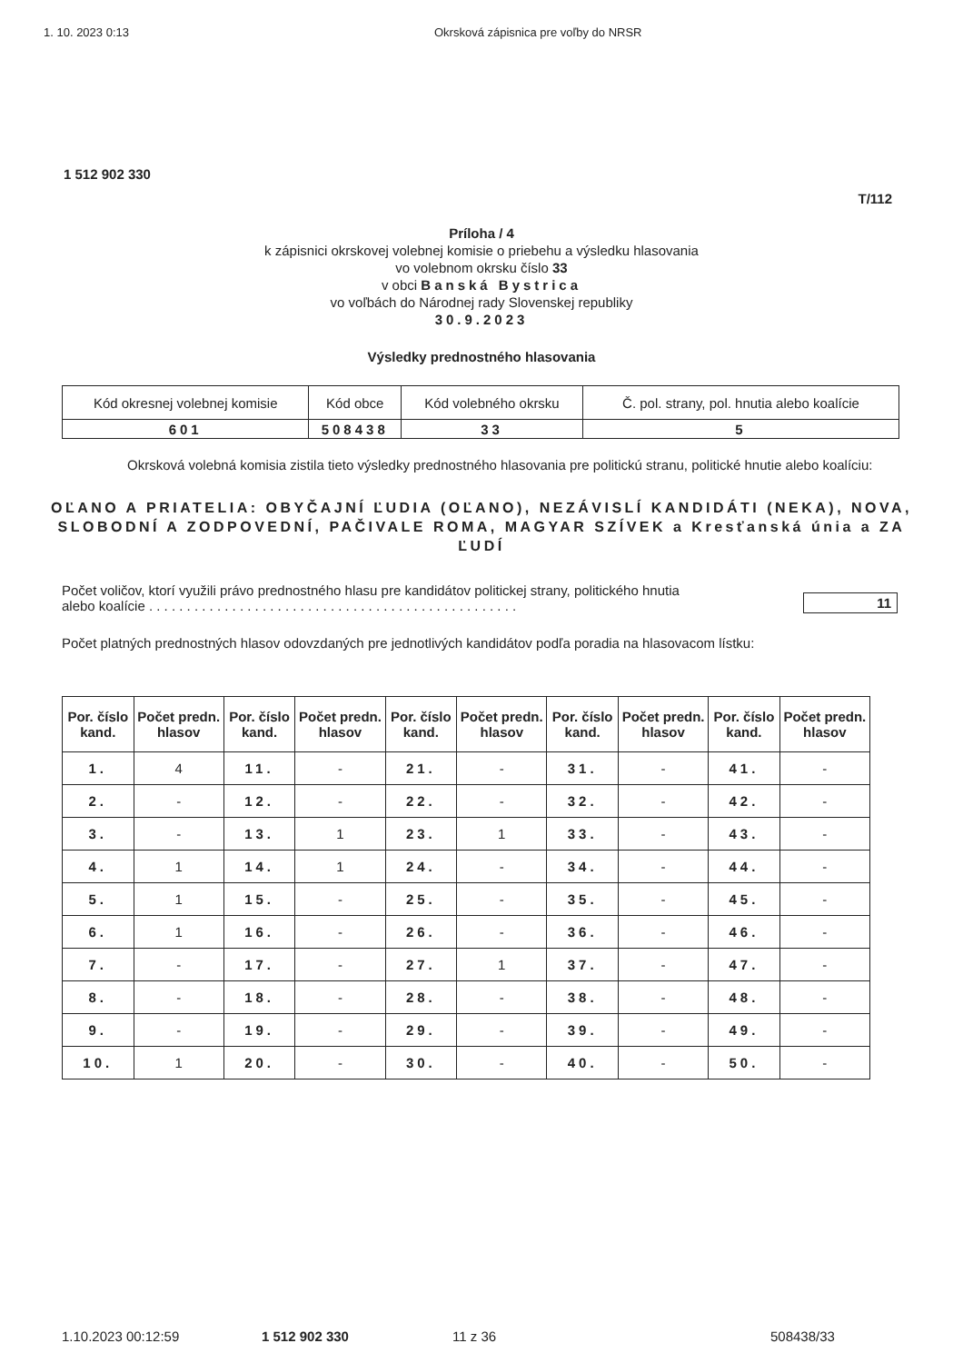1. 10. 2023 0:13 Okrsková zápisnica pre voľby do NRSR
1 512 902 330
T/112
Príloha / 4
k zápisnici okrskovej volebnej komisie o priebehu a výsledku hlasovania
vo volebnom okrsku číslo 33
v obci Banská Bystrica
vo voľbách do Národnej rady Slovenskej republiky
30.9.2023
Výsledky prednostného hlasovania
| Kód okresnej volebnej komisie | Kód obce | Kód volebného okrsku | Č. pol. strany, pol. hnutia alebo koalície |
| 601 | 508438 | 33 | 5 |
Okrsková volebná komisia zistila tieto výsledky prednostného hlasovania pre politickú stranu, politické hnutie alebo koalíciu:
OĽANO A PRIATELIA: OBYČAJNÍ ĽUDIA (OĽANO), NEZÁVISLÍ KANDIDÁTI (NEKA), NOVA, SLOBODNÍ A ZODPOVEDNÍ, PAČIVALE ROMA, MAGYAR SZÍVEK a Kresťanská únia a ZA ĽUDÍ
Počet voličov, ktorí využili právo prednostného hlasu pre kandidátov politickej strany, politického hnutia
alebo koalície . . . . . . . . . . . . . . . . . . . . . . . . . . . . . . . . . . . . . . . . . . . . . . . . .
11
Počet platných prednostných hlasov odovzdaných pre jednotlivých kandidátov podľa poradia na hlasovacom lístku:
| Por. číslo kand. | Počet predn. hlasov | Por. číslo kand. | Počet predn. hlasov | Por. číslo kand. | Počet predn. hlasov | Por. číslo kand. | Počet predn. hlasov | Por. číslo kand. | Počet predn. hlasov |
| --- | --- | --- | --- | --- | --- | --- | --- | --- | --- |
| 1. | 4 | 11. | - | 21. | - | 31. | - | 41. | - |
| 2. | - | 12. | - | 22. | - | 32. | - | 42. | - |
| 3. | - | 13. | 1 | 23. | 1 | 33. | - | 43. | - |
| 4. | 1 | 14. | 1 | 24. | - | 34. | - | 44. | - |
| 5. | 1 | 15. | - | 25. | - | 35. | - | 45. | - |
| 6. | 1 | 16. | - | 26. | - | 36. | - | 46. | - |
| 7. | - | 17. | - | 27. | 1 | 37. | - | 47. | - |
| 8. | - | 18. | - | 28. | - | 38. | - | 48. | - |
| 9. | - | 19. | - | 29. | - | 39. | - | 49. | - |
| 10. | 1 | 20. | - | 30. | - | 40. | - | 50. | - |
1.10.2023 00:12:59 1 512 902 330 11 z 36 508438/33